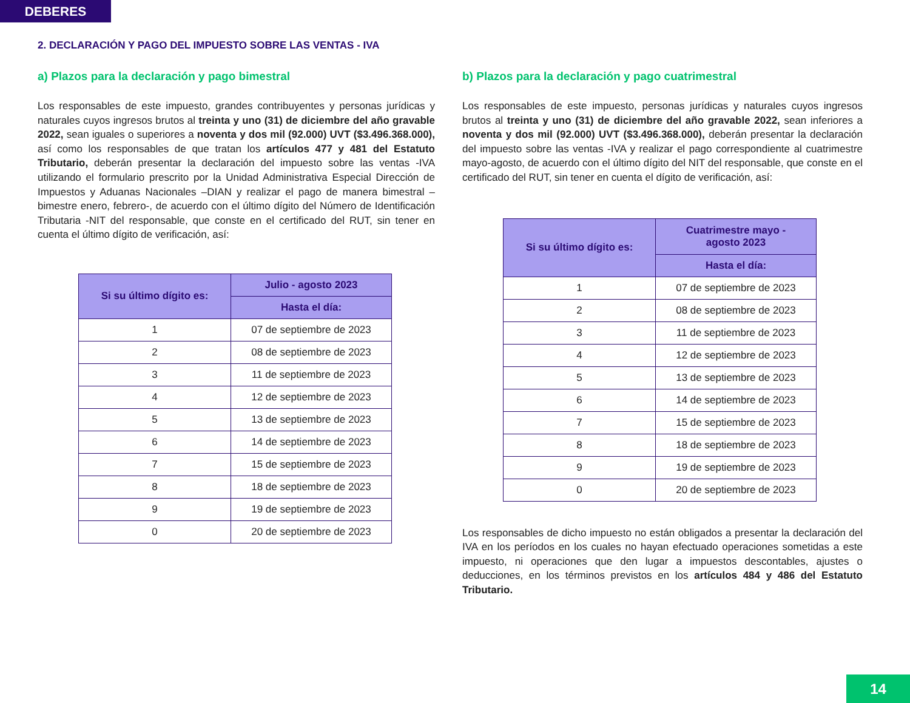DEBERES
2. DECLARACIÓN Y PAGO DEL IMPUESTO SOBRE LAS VENTAS - IVA
a) Plazos para la declaración y pago bimestral
Los responsables de este impuesto, grandes contribuyentes y personas jurídicas y naturales cuyos ingresos brutos al treinta y uno (31) de diciembre del año gravable 2022, sean iguales o superiores a noventa y dos mil (92.000) UVT ($3.496.368.000), así como los responsables de que tratan los artículos 477 y 481 del Estatuto Tributario, deberán presentar la declaración del impuesto sobre las ventas -IVA utilizando el formulario prescrito por la Unidad Administrativa Especial Dirección de Impuestos y Aduanas Nacionales –DIAN y realizar el pago de manera bimestral –bimestre enero, febrero-, de acuerdo con el último dígito del Número de Identificación Tributaria -NIT del responsable, que conste en el certificado del RUT, sin tener en cuenta el último dígito de verificación, así:
| Si su último dígito es: | Julio - agosto 2023 |
| --- | --- |
| | Hasta el día: |
| 1 | 07 de septiembre de 2023 |
| 2 | 08 de septiembre de 2023 |
| 3 | 11 de septiembre de 2023 |
| 4 | 12 de septiembre de 2023 |
| 5 | 13 de septiembre de 2023 |
| 6 | 14 de septiembre de 2023 |
| 7 | 15 de septiembre de 2023 |
| 8 | 18 de septiembre de 2023 |
| 9 | 19 de septiembre de 2023 |
| 0 | 20 de septiembre de 2023 |
b) Plazos para la declaración y pago cuatrimestral
Los responsables de este impuesto, personas jurídicas y naturales cuyos ingresos brutos al treinta y uno (31) de diciembre del año gravable 2022, sean inferiores a noventa y dos mil (92.000) UVT ($3.496.368.000), deberán presentar la declaración del impuesto sobre las ventas -IVA y realizar el pago correspondiente al cuatrimestre mayo-agosto, de acuerdo con el último dígito del NIT del responsable, que conste en el certificado del RUT, sin tener en cuenta el dígito de verificación, así:
| Si su último dígito es: | Cuatrimestre mayo - agosto 2023 |
| --- | --- |
| | Hasta el día: |
| 1 | 07 de septiembre de 2023 |
| 2 | 08 de septiembre de 2023 |
| 3 | 11 de septiembre de 2023 |
| 4 | 12 de septiembre de 2023 |
| 5 | 13 de septiembre de 2023 |
| 6 | 14 de septiembre de 2023 |
| 7 | 15 de septiembre de 2023 |
| 8 | 18 de septiembre de 2023 |
| 9 | 19 de septiembre de 2023 |
| 0 | 20 de septiembre de 2023 |
Los responsables de dicho impuesto no están obligados a presentar la declaración del IVA en los períodos en los cuales no hayan efectuado operaciones sometidas a este impuesto, ni operaciones que den lugar a impuestos descontables, ajustes o deducciones, en los términos previstos en los artículos 484 y 486 del Estatuto Tributario.
14